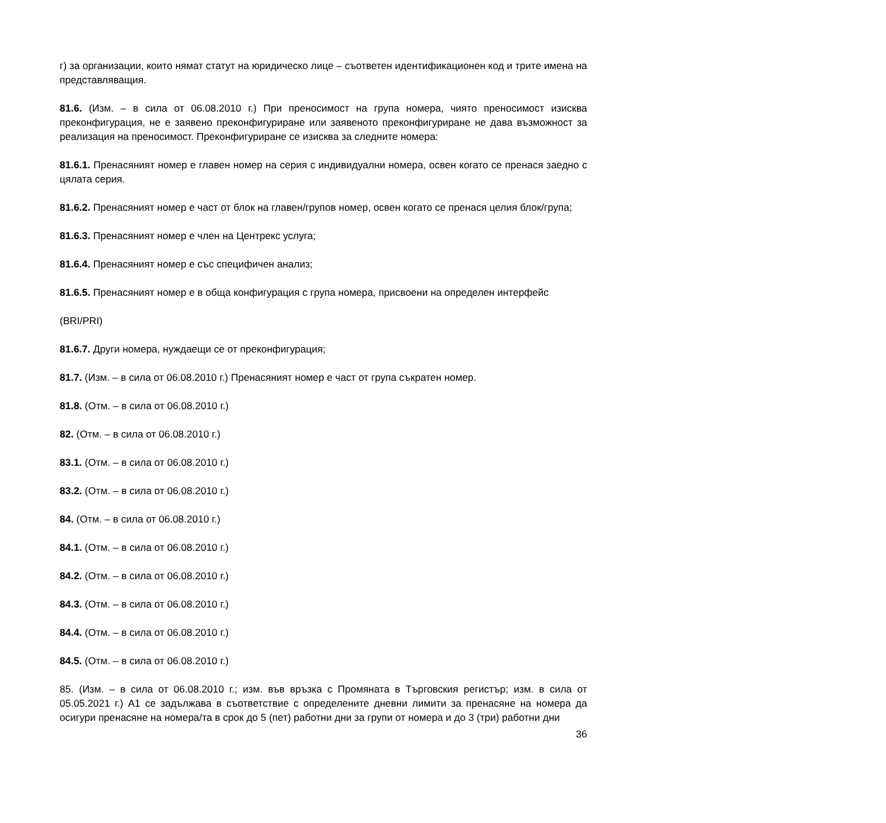г) за организации, които нямат статут на юридическо лице – съответен идентификационен код и трите имена на представляващия.
81.6. (Изм. – в сила от 06.08.2010 г.) При преносимост на група номера, чиято преносимост изисква преконфигурация, не е заявено преконфигуриране или заявеното преконфигуриране не дава възможност за реализация на преносимост. Преконфигуриране се изисква за следните номера:
81.6.1. Пренасяният номер е главен номер на серия с индивидуални номера, освен когато се пренася заедно с цялата серия.
81.6.2. Пренасяният номер е част от блок на главен/групов номер, освен когато се пренася целия блок/група;
81.6.3. Пренасяният номер е член на Центрекс услуга;
81.6.4. Пренасяният номер е със специфичен анализ;
81.6.5. Пренасяният номер е в обща конфигурация с група номера, присвоени на определен интерфейс
(BRI/PRI)
81.6.7. Други номера, нуждаещи се от преконфигурация;
81.7. (Изм. – в сила от 06.08.2010 г.) Пренасяният номер е част от група съкратен номер.
81.8. (Отм. – в сила от 06.08.2010 г.)
82. (Отм. – в сила от 06.08.2010 г.)
83.1. (Отм. – в сила от 06.08.2010 г.)
83.2. (Отм. – в сила от 06.08.2010 г.)
84. (Отм. – в сила от 06.08.2010 г.)
84.1. (Отм. – в сила от 06.08.2010 г.)
84.2. (Отм. – в сила от 06.08.2010 г.)
84.3. (Отм. – в сила от 06.08.2010 г.)
84.4. (Отм. – в сила от 06.08.2010 г.)
84.5. (Отм. – в сила от 06.08.2010 г.)
85. (Изм. – в сила от 06.08.2010 г.; изм. във връзка с Промяната в Търговския регистър; изм. в сила от 05.05.2021 г.) А1 се задължава в съответствие с определените дневни лимити за пренасяне на номера да осигури пренасяне на номера/та в срок до 5 (пет) работни дни за групи от номера и до 3 (три) работни дни
36